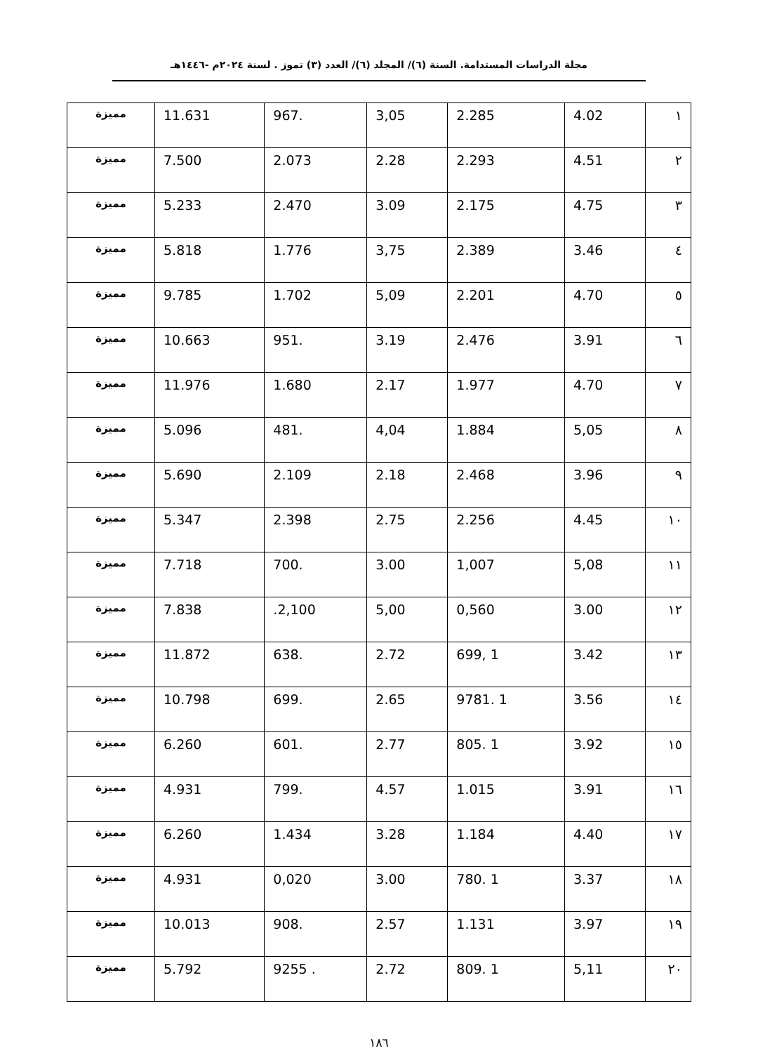مجلة الدراسات المستدامة. السنة (٦)/ المجلد (٦)/ العدد (٣) تموز . لسنة ٢٠٢٤م -١٤٤٦هـ
| ١ | 4.02 | 2.285 | 3,05 | .967 | 11.631 | مميزة |
| ٢ | 4.51 | 2.293 | 2.28 | 2.073 | 7.500 | مميزة |
| ٣ | 4.75 | 2.175 | 3.09 | 2.470 | 5.233 | مميزة |
| ٤ | 3.46 | 2.389 | 3,75 | 1.776 | 5.818 | مميزة |
| ٥ | 4.70 | 2.201 | 5,09 | 1.702 | 9.785 | مميزة |
| ٦ | 3.91 | 2.476 | 3.19 | .951 | 10.663 | مميزة |
| ٧ | 4.70 | 1.977 | 2.17 | 1.680 | 11.976 | مميزة |
| ٨ | 5,05 | 1.884 | 4,04 | .481 | 5.096 | مميزة |
| ٩ | 3.96 | 2.468 | 2.18 | 2.109 | 5.690 | مميزة |
| ١٠ | 4.45 | 2.256 | 2.75 | 2.398 | 5.347 | مميزة |
| ١١ | 5,08 | 1,007 | 3.00 | .700 | 7.718 | مميزة |
| ١٢ | 3.00 | 0,560 | 5,00 | 2,100. | 7.838 | مميزة |
| ١٣ | 3.42 | 1 ,699 | 2.72 | .638 | 11.872 | مميزة |
| ١٤ | 3.56 | 1 .9781 | 2.65 | .699 | 10.798 | مميزة |
| ١٥ | 3.92 | 1 .805 | 2.77 | .601 | 6.260 | مميزة |
| ١٦ | 3.91 | 1.015 | 4.57 | .799 | 4.931 | مميزة |
| ١٧ | 4.40 | 1.184 | 3.28 | 1.434 | 6.260 | مميزة |
| ١٨ | 3.37 | 1 .780 | 3.00 | 0,020 | 4.931 | مميزة |
| ١٩ | 3.97 | 1.131 | 2.57 | .908 | 10.013 | مميزة |
| ٢٠ | 5,11 | 1 .809 | 2.72 | . 9255 | 5.792 | مميزة |
١٨٦